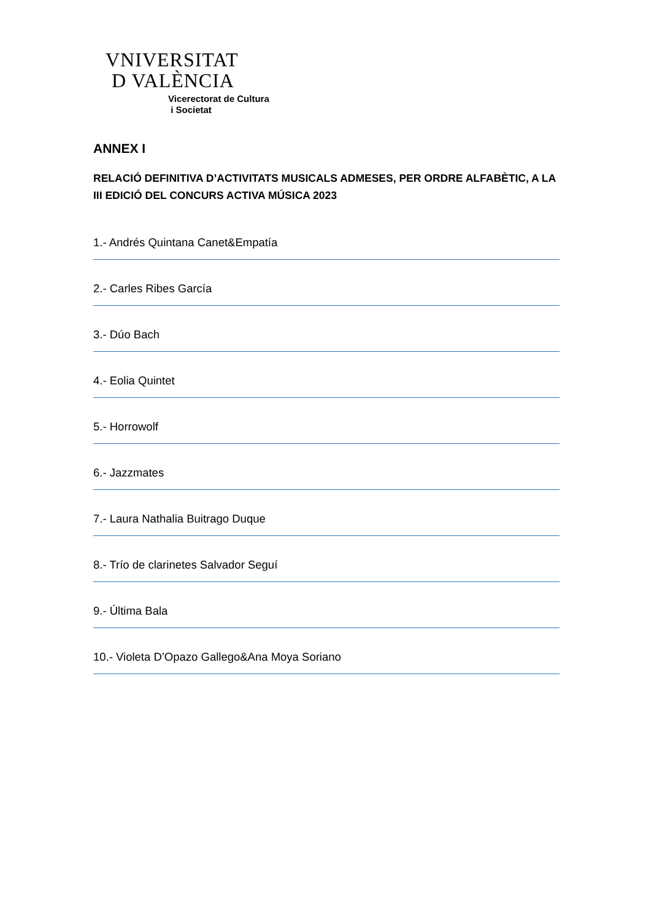VNIVERSITAT
D VALÈNCIA
Vicerectorat de Cultura
i Societat
ANNEX I
RELACIÓ DEFINITIVA D’ACTIVITATS MUSICALS ADMESES, PER ORDRE ALFABÈTIC, A LA III EDICIÓ DEL CONCURS ACTIVA MÚSICA 2023
1.- Andrés Quintana Canet&Empatía
2.- Carles Ribes García
3.- Dúo Bach
4.- Eolia Quintet
5.- Horrowolf
6.- Jazzmates
7.- Laura Nathalia Buitrago Duque
8.- Trío de clarinetes Salvador Seguí
9.- Última Bala
10.- Violeta D’Opazo Gallego&Ana Moya Soriano